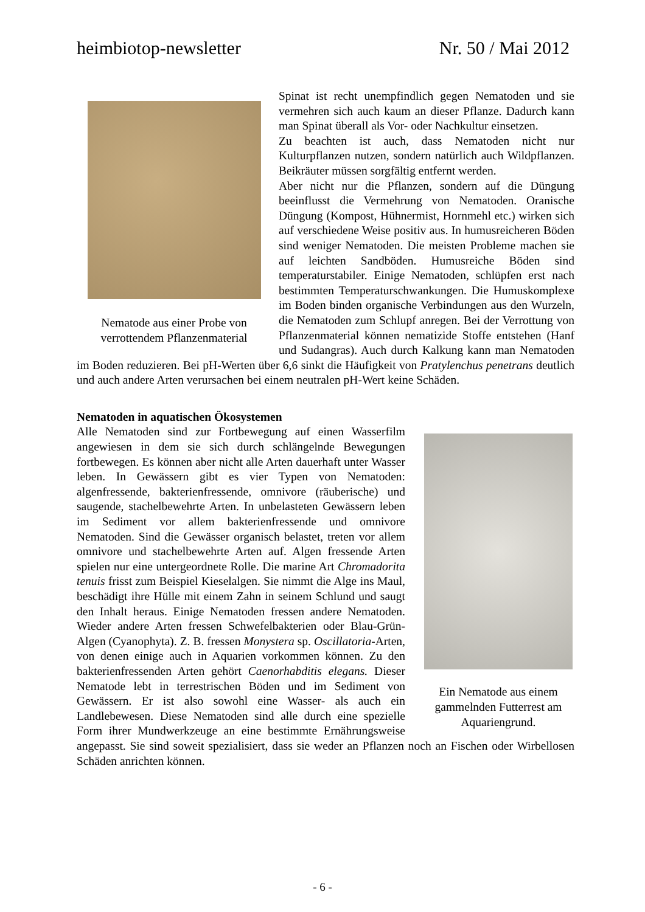heimbiotop-newsletter Nr. 50 / Mai 2012
Nematode aus einer Probe von verrottendem Pflanzenmaterial
Spinat ist recht unempfindlich gegen Nematoden und sie vermehren sich auch kaum an dieser Pflanze. Dadurch kann man Spinat überall als Vor- oder Nachkultur einsetzen.
Zu beachten ist auch, dass Nematoden nicht nur Kulturpflanzen nutzen, sondern natürlich auch Wildpflanzen. Beikräuter müssen sorgfältig entfernt werden.
Aber nicht nur die Pflanzen, sondern auf die Düngung beeinflusst die Vermehrung von Nematoden. Oranische Düngung (Kompost, Hühnermist, Hornmehl etc.) wirken sich auf verschiedene Weise positiv aus. In humusreicheren Böden sind weniger Nematoden. Die meisten Probleme machen sie auf leichten Sandböden. Humusreiche Böden sind temperaturstabiler. Einige Nematoden, schlüpfen erst nach bestimmten Temperaturschwankungen. Die Humuskomplexe im Boden binden organische Verbindungen aus den Wurzeln, die Nematoden zum Schlupf anregen. Bei der Verrottung von Pflanzenmaterial können nematizide Stoffe entstehen (Hanf und Sudangras). Auch durch Kalkung kann man Nematoden im Boden reduzieren. Bei pH-Werten über 6,6 sinkt die Häufigkeit von Pratylenchus penetrans deutlich und auch andere Arten verursachen bei einem neutralen pH-Wert keine Schäden.
Nematoden in aquatischen Ökosystemen
Ein Nematode aus einem gammelnden Futterrest am Aquariengrund.
Alle Nematoden sind zur Fortbewegung auf einen Wasserfilm angewiesen in dem sie sich durch schlängelnde Bewegungen fortbewegen. Es können aber nicht alle Arten dauerhaft unter Wasser leben. In Gewässern gibt es vier Typen von Nematoden: algenfressende, bakterienfressende, omnivore (räuberische) und saugende, stachelbewehrte Arten. In unbelasteten Gewässern leben im Sediment vor allem bakterienfressende und omnivore Nematoden. Sind die Gewässer organisch belastet, treten vor allem omnivore und stachelbewehrte Arten auf. Algen fressende Arten spielen nur eine untergeordnete Rolle. Die marine Art Chromadorita tenuis frisst zum Beispiel Kieselalgen. Sie nimmt die Alge ins Maul, beschädigt ihre Hülle mit einem Zahn in seinem Schlund und saugt den Inhalt heraus. Einige Nematoden fressen andere Nematoden. Wieder andere Arten fressen Schwefelbakterien oder Blau-Grün-Algen (Cyanophyta). Z. B. fressen Monystera sp. Oscillatoria-Arten, von denen einige auch in Aquarien vorkommen können. Zu den bakterienfressenden Arten gehört Caenorhabditis elegans. Dieser Nematode lebt in terrestrischen Böden und im Sediment von Gewässern. Er ist also sowohl eine Wasser- als auch ein Landlebewesen. Diese Nematoden sind alle durch eine spezielle Form ihrer Mundwerkzeuge an eine bestimmte Ernährungsweise angepasst. Sie sind soweit spezialisiert, dass sie weder an Pflanzen noch an Fischen oder Wirbellosen Schäden anrichten können.
- 6 -